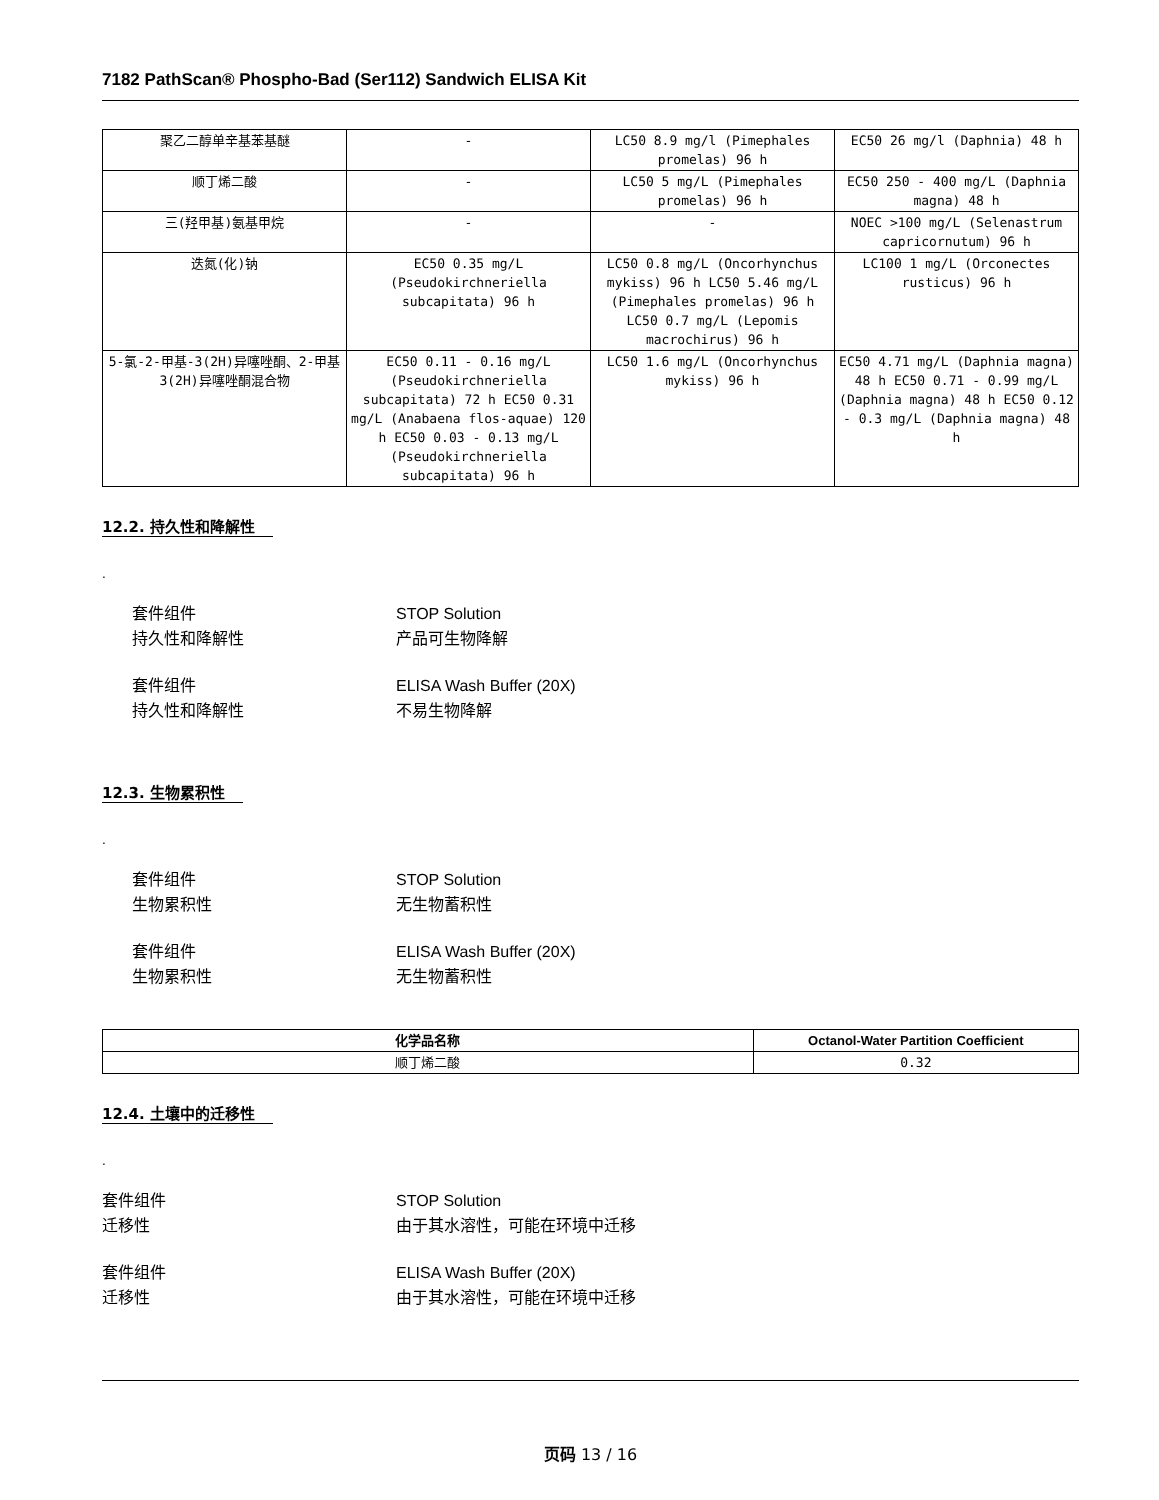7182 PathScan® Phospho-Bad (Ser112) Sandwich ELISA Kit
| 聚乙二醇单辛基苯基醚 | - | LC50 8.9 mg/l (Pimephales promelas) 96 h | EC50 26 mg/l (Daphnia) 48 h |
| 顺丁烯二酸 | - | LC50 5 mg/L (Pimephales promelas) 96 h | EC50 250 - 400 mg/L (Daphnia magna) 48 h |
| 三(羟甲基)氨基甲烷 | - | - | NOEC >100 mg/L (Selenastrum capricornutum) 96 h |
| 迭氮(化)钠 | EC50 0.35 mg/L (Pseudokirchneriella subcapitata) 96 h | LC50 0.8 mg/L (Oncorhynchus mykiss) 96 h LC50 5.46 mg/L (Pimephales promelas) 96 h LC50 0.7 mg/L (Lepomis macrochirus) 96 h | LC100 1 mg/L (Orconectes rusticus) 96 h |
| 5-氯-2-甲基-3(2H)异噻唑酮、2-甲基3(2H)异噻唑酮混合物 | EC50 0.11 - 0.16 mg/L (Pseudokirchneriella subcapitata) 72 h EC50 0.31 mg/L (Anabaena flos-aquae) 120 h EC50 0.03 - 0.13 mg/L (Pseudokirchneriella subcapitata) 96 h | LC50 1.6 mg/L (Oncorhynchus mykiss) 96 h | EC50 4.71 mg/L (Daphnia magna) 48 h EC50 0.71 - 0.99 mg/L (Daphnia magna) 48 h EC50 0.12 - 0.3 mg/L (Daphnia magna) 48 h |
12.2. 持久性和降解性
.
套件组件 STOP Solution
持久性和降解性 产品可生物降解
套件组件 ELISA Wash Buffer (20X)
持久性和降解性 不易生物降解
12.3. 生物累积性
.
套件组件 STOP Solution
生物累积性 无生物蓄积性
套件组件 ELISA Wash Buffer (20X)
生物累积性 无生物蓄积性
| 化学品名称 | Octanol-Water Partition Coefficient |
| --- | --- |
| 顺丁烯二酸 | 0.32 |
12.4. 土壤中的迁移性
.
套件组件 STOP Solution
迁移性 由于其水溶性，可能在环境中迁移
套件组件 ELISA Wash Buffer (20X)
迁移性 由于其水溶性，可能在环境中迁移
页码 13 / 16